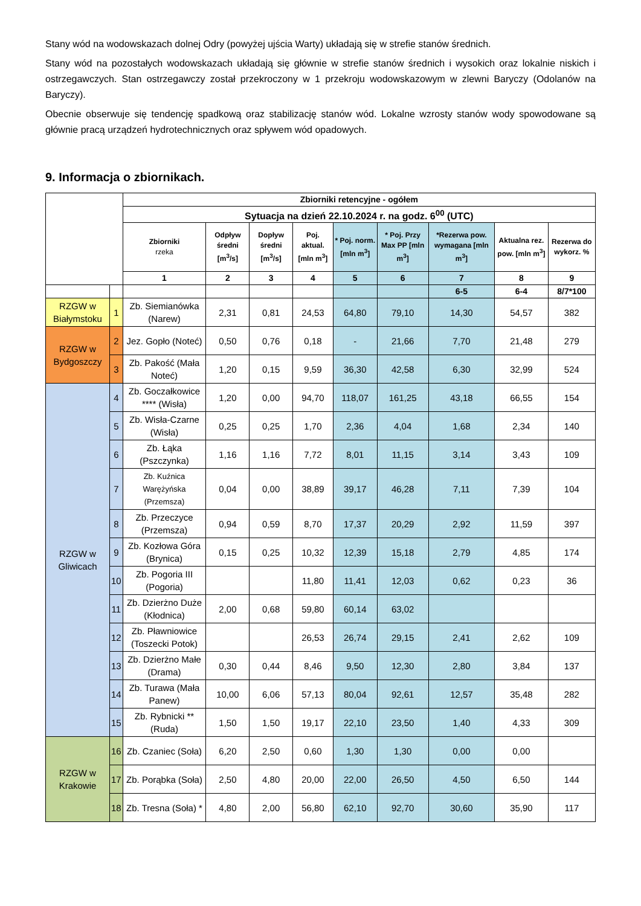Stany wód na wodowskazach dolnej Odry (powyżej ujścia Warty) układają się w strefie stanów średnich.
Stany wód na pozostałych wodowskazach układają się głównie w strefie stanów średnich i wysokich oraz lokalnie niskich i ostrzegawczych. Stan ostrzegawczy został przekroczony w 1 przekroju wodowskazowym w zlewni Baryczy (Odolanów na Baryczy).
Obecnie obserwuje się tendencję spadkową oraz stabilizację stanów wód. Lokalne wzrosty stanów wody spowodowane są głównie pracą urządzeń hydrotechnicznych oraz spływem wód opadowych.
9. Informacja o zbiornikach.
| | | Zbiorniki retencyjne - ogółem | | | | | | | | |
| --- | --- | --- | --- | --- | --- | --- | --- | --- | --- | --- |
| | | Sytuacja na dzień 22.10.2024 r. na godz. 6<sup>00</sup> (UTC) | | | | | | | | |
| | | Zbiorniki rzeka | Odpływ średni [m<sup>3</sup>/s] | Dopływ średni [m<sup>3</sup>/s] | Poj. aktual. [mln m<sup>3</sup>] | * Poj. norm. [mln m<sup>3</sup>] | * Poj. Przy Max PP [mln m<sup>3</sup>] | *Rezerwa pow. wymagana [mln m<sup>3</sup>] | Aktualna rez. pow. [mln m<sup>3</sup>] | Rezerwa do wykorz. % |
| | | 1 | 2 | 3 | 4 | 5 | 6 | 7 | 8 | 9 |
| | | | | | | | | 6-5 | 6-4 | 8/7*100 |
| RZGW w Białymstoku | 1 | Zb. Siemianówka (Narew) | 2,31 | 0,81 | 24,53 | 64,80 | 79,10 | 14,30 | 54,57 | 382 |
| RZGW w Bydgoszczy | 2 | Jez. Gopło (Noteć) | 0,50 | 0,76 | 0,18 | - | 21,66 | 7,70 | 21,48 | 279 |
| | 3 | Zb. Pakość (Mała Noteć) | 1,20 | 0,15 | 9,59 | 36,30 | 42,58 | 6,30 | 32,99 | 524 |
| RZGW w Gliwicach | 4 | Zb. Goczałkowice **** (Wisła) | 1,20 | 0,00 | 94,70 | 118,07 | 161,25 | 43,18 | 66,55 | 154 |
| | 5 | Zb. Wisła-Czarne (Wisła) | 0,25 | 0,25 | 1,70 | 2,36 | 4,04 | 1,68 | 2,34 | 140 |
| | 6 | Zb. Łąka (Pszczynka) | 1,16 | 1,16 | 7,72 | 8,01 | 11,15 | 3,14 | 3,43 | 109 |
| | 7 | Zb. Kuźnica Warężyńska (Przemsza) | 0,04 | 0,00 | 38,89 | 39,17 | 46,28 | 7,11 | 7,39 | 104 |
| | 8 | Zb. Przeczyce (Przemsza) | 0,94 | 0,59 | 8,70 | 17,37 | 20,29 | 2,92 | 11,59 | 397 |
| | 9 | Zb. Kozłowa Góra (Brynica) | 0,15 | 0,25 | 10,32 | 12,39 | 15,18 | 2,79 | 4,85 | 174 |
| | 10 | Zb. Pogoria III (Pogoria) | | | 11,80 | 11,41 | 12,03 | 0,62 | 0,23 | 36 |
| | 11 | Zb. Dzierżno Duże (Kłodnica) | 2,00 | 0,68 | 59,80 | 60,14 | 63,02 | | | |
| | 12 | Zb. Pławniowice (Toszecki Potok) | | | 26,53 | 26,74 | 29,15 | 2,41 | 2,62 | 109 |
| | 13 | Zb. Dzierżno Małe (Drama) | 0,30 | 0,44 | 8,46 | 9,50 | 12,30 | 2,80 | 3,84 | 137 |
| | 14 | Zb. Turawa (Mała Panew) | 10,00 | 6,06 | 57,13 | 80,04 | 92,61 | 12,57 | 35,48 | 282 |
| | 15 | Zb. Rybnicki ** (Ruda) | 1,50 | 1,50 | 19,17 | 22,10 | 23,50 | 1,40 | 4,33 | 309 |
| RZGW w Krakowie | 16 | Zb. Czaniec (Soła) | 6,20 | 2,50 | 0,60 | 1,30 | 1,30 | 0,00 | 0,00 | |
| | 17 | Zb. Porąbka (Soła) | 2,50 | 4,80 | 20,00 | 22,00 | 26,50 | 4,50 | 6,50 | 144 |
| | 18 | Zb. Tresna (Soła) * | 4,80 | 2,00 | 56,80 | 62,10 | 92,70 | 30,60 | 35,90 | 117 |